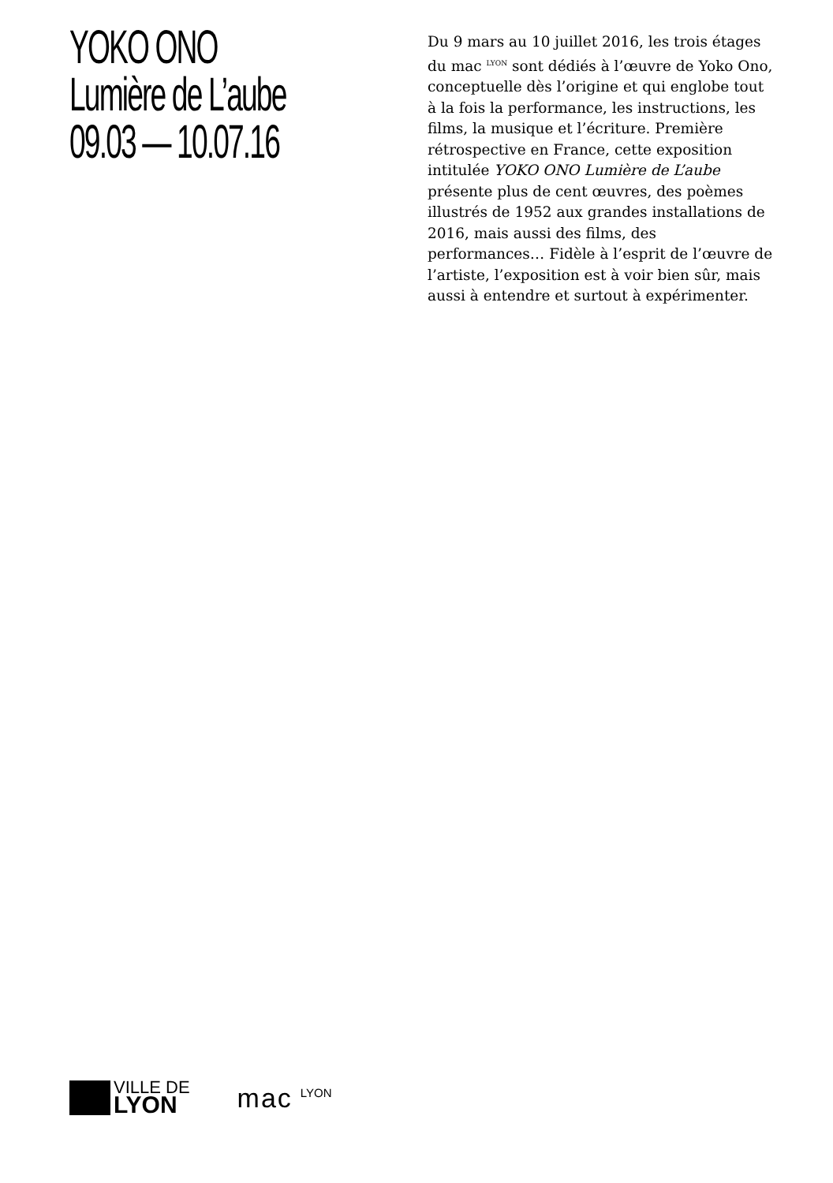YOKO ONO
Lumière de L’aube
09.03 — 10.07.16
Du 9 mars au 10 juillet 2016, les trois étages du mac <sup>LYON</sup> sont dédiés à l’œuvre de Yoko Ono, conceptuelle dès l’origine et qui englobe tout à la fois la performance, les instructions, les films, la musique et l’écriture. Première rétrospective en France, cette exposition intitulée YOKO ONO Lumière de L’aube présente plus de cent œuvres, des poèmes illustrés de 1952 aux grandes installations de 2016, mais aussi des films, des performances… Fidèle à l’esprit de l’œuvre de l’artiste, l’exposition est à voir bien sûr, mais aussi à entendre et surtout à expérimenter.
VILLE DE
LYON
mac
LYON